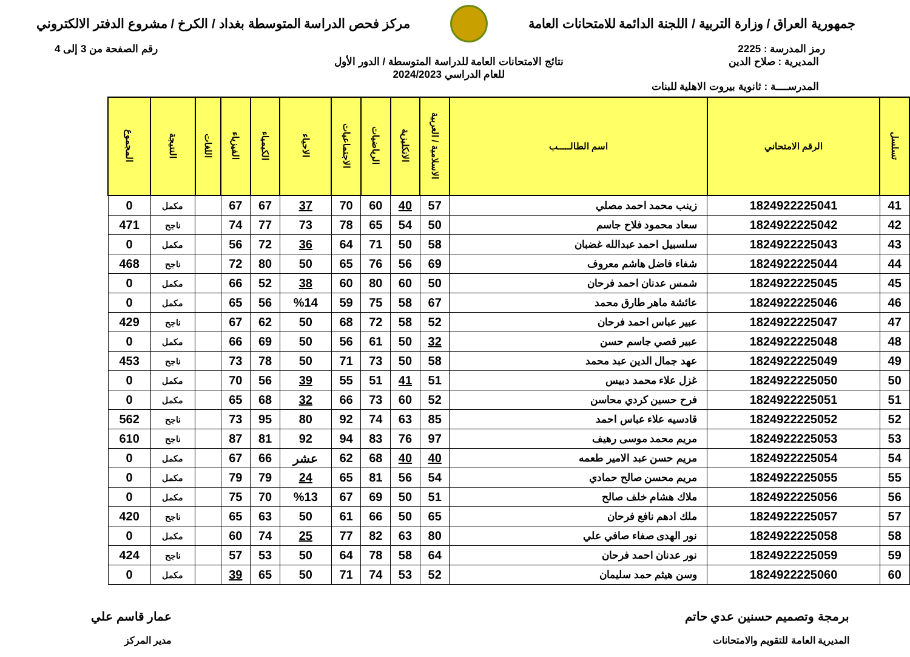جمهورية العراق / وزارة التربية / اللجنة الدائمة للامتحانات العامة
مركز فحص الدراسة المتوسطة بغداد / الكرخ / مشروع الدفتر الالكتروني
رمز المدرسة : 2225 رقم الصفحة من 3 إلى 4
المديرية : صلاح الدين
المدرســــة : ثانوية بيروت الاهلية للبنات
نتائج الامتحانات العامة للدراسة المتوسطة / الدور الأول
للعام الدراسي 2024/2023
| تسلسل | الرقم الامتحاني | اسم الطالـــــب | الاسلامية / العربية | الانكليزية | الرياضيات | الاجتماعيات | الاحياء | الكيمياء | الفيزياء | اللغات | النتيجة | المجموع |
| --- | --- | --- | --- | --- | --- | --- | --- | --- | --- | --- | --- | --- |
| 41 | 1824922225041 | زينب محمد احمد مصلي | 57 | 40 | 60 | 70 | 37 | 67 | 67 | | مكمل | 0 |
| 42 | 1824922225042 | سعاد محمود فلاح جاسم | 50 | 54 | 65 | 78 | 73 | 77 | 74 | | ناجح | 471 |
| 43 | 1824922225043 | سلسبيل احمد عبدالله غضبان | 58 | 50 | 71 | 64 | 36 | 72 | 56 | | مكمل | 0 |
| 44 | 1824922225044 | شفاء فاضل هاشم معروف | 69 | 56 | 76 | 65 | 50 | 80 | 72 | | ناجح | 468 |
| 45 | 1824922225045 | شمس عدنان احمد فرحان | 50 | 60 | 80 | 60 | 38 | 52 | 66 | | مكمل | 0 |
| 46 | 1824922225046 | عائشة ماهر طارق محمد | 67 | 58 | 75 | 59 | %14 | 56 | 65 | | مكمل | 0 |
| 47 | 1824922225047 | عبير عباس احمد فرحان | 52 | 58 | 72 | 68 | 50 | 62 | 67 | | ناجح | 429 |
| 48 | 1824922225048 | عبير قصي جاسم حسن | 32 | 50 | 61 | 56 | 50 | 69 | 66 | | مكمل | 0 |
| 49 | 1824922225049 | عهد جمال الدين عبد محمد | 58 | 50 | 73 | 71 | 50 | 78 | 73 | | ناجح | 453 |
| 50 | 1824922225050 | غزل علاء محمد دبيس | 51 | 41 | 51 | 55 | 39 | 56 | 70 | | مكمل | 0 |
| 51 | 1824922225051 | فرح حسين كردي محاسن | 52 | 60 | 73 | 66 | 32 | 68 | 65 | | مكمل | 0 |
| 52 | 1824922225052 | قادسيه علاء عباس احمد | 85 | 63 | 74 | 92 | 80 | 95 | 73 | | ناجح | 562 |
| 53 | 1824922225053 | مريم محمد موسى رهيف | 97 | 76 | 83 | 94 | 92 | 81 | 87 | | ناجح | 610 |
| 54 | 1824922225054 | مريم حسن عبد الامير طعمه | 40 | 40 | 68 | 62 | عشر | 66 | 67 | | مكمل | 0 |
| 55 | 1824922225055 | مريم محسن صالح حمادي | 54 | 56 | 81 | 65 | 24 | 79 | 79 | | مكمل | 0 |
| 56 | 1824922225056 | ملاك هشام خلف صالح | 51 | 50 | 69 | 67 | %13 | 70 | 75 | | مكمل | 0 |
| 57 | 1824922225057 | ملك ادهم نافع فرحان | 65 | 50 | 66 | 61 | 50 | 63 | 65 | | ناجح | 420 |
| 58 | 1824922225058 | نور الهدى صفاء صافي علي | 80 | 63 | 82 | 77 | 25 | 74 | 60 | | مكمل | 0 |
| 59 | 1824922225059 | نور عدنان احمد فرحان | 64 | 58 | 78 | 64 | 50 | 53 | 57 | | ناجح | 424 |
| 60 | 1824922225060 | وسن هيثم حمد سليمان | 52 | 53 | 74 | 71 | 50 | 65 | 39 | | مكمل | 0 |
برمجة وتصميم حسنين عدي حاتم
المديرية العامة للتقويم والامتحانات
عمار قاسم علي
مدير المركز